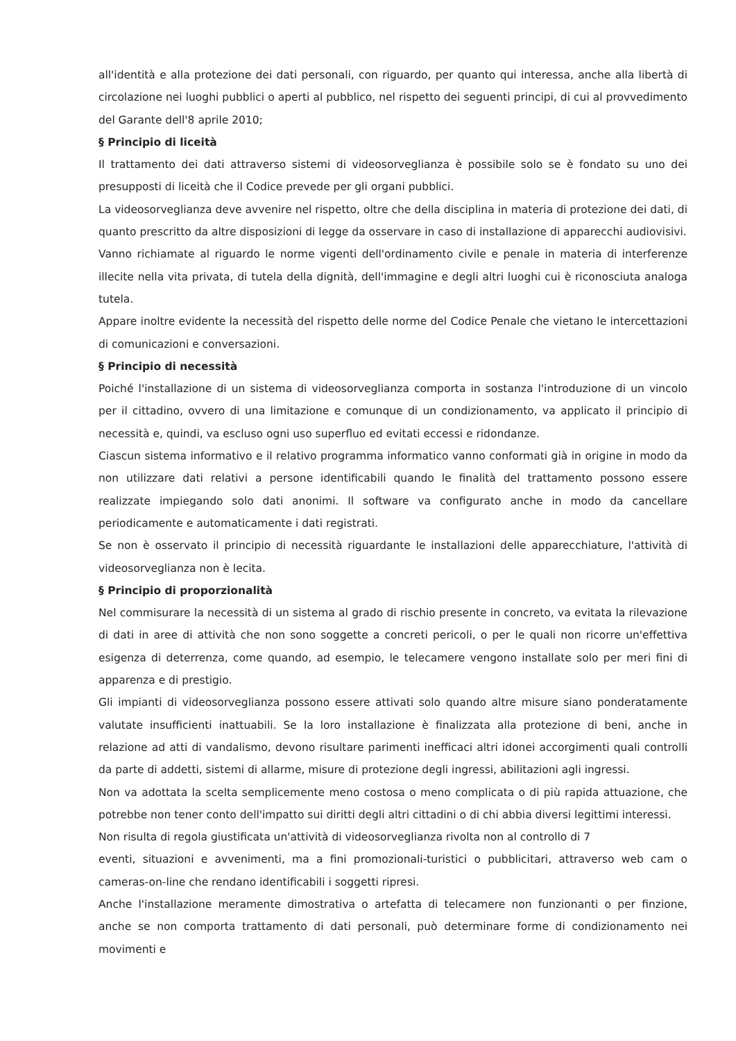all'identità e alla protezione dei dati personali, con riguardo, per quanto qui interessa, anche alla libertà di circolazione nei luoghi pubblici o aperti al pubblico, nel rispetto dei seguenti principi, di cui al provvedimento del Garante dell'8 aprile 2010;
§ Principio di liceità
Il trattamento dei dati attraverso sistemi di videosorveglianza è possibile solo se è fondato su uno dei presupposti di liceità che il Codice prevede per gli organi pubblici.
La videosorveglianza deve avvenire nel rispetto, oltre che della disciplina in materia di protezione dei dati, di quanto prescritto da altre disposizioni di legge da osservare in caso di installazione di apparecchi audiovisivi.
Vanno richiamate al riguardo le norme vigenti dell'ordinamento civile e penale in materia di interferenze illecite nella vita privata, di tutela della dignità, dell'immagine e degli altri luoghi cui è riconosciuta analoga tutela.
Appare inoltre evidente la necessità del rispetto delle norme del Codice Penale che vietano le intercettazioni di comunicazioni e conversazioni.
§ Principio di necessità
Poiché l'installazione di un sistema di videosorveglianza comporta in sostanza l'introduzione di un vincolo per il cittadino, ovvero di una limitazione e comunque di un condizionamento, va applicato il principio di necessità e, quindi, va escluso ogni uso superfluo ed evitati eccessi e ridondanze.
Ciascun sistema informativo e il relativo programma informatico vanno conformati già in origine in modo da non utilizzare dati relativi a persone identificabili quando le finalità del trattamento possono essere realizzate impiegando solo dati anonimi. Il software va configurato anche in modo da cancellare periodicamente e automaticamente i dati registrati.
Se non è osservato il principio di necessità riguardante le installazioni delle apparecchiature, l'attività di videosorveglianza non è lecita.
§ Principio di proporzionalità
Nel commisurare la necessità di un sistema al grado di rischio presente in concreto, va evitata la rilevazione di dati in aree di attività che non sono soggette a concreti pericoli, o per le quali non ricorre un'effettiva esigenza di deterrenza, come quando, ad esempio, le telecamere vengono installate solo per meri fini di apparenza e di prestigio.
Gli impianti di videosorveglianza possono essere attivati solo quando altre misure siano ponderatamente valutate insufficienti inattuabili. Se la loro installazione è finalizzata alla protezione di beni, anche in relazione ad atti di vandalismo, devono risultare parimenti inefficaci altri idonei accorgimenti quali controlli da parte di addetti, sistemi di allarme, misure di protezione degli ingressi, abilitazioni agli ingressi.
Non va adottata la scelta semplicemente meno costosa o meno complicata o di più rapida attuazione, che potrebbe non tener conto dell'impatto sui diritti degli altri cittadini o di chi abbia diversi legittimi interessi.
Non risulta di regola giustificata un'attività di videosorveglianza rivolta non al controllo di 7
eventi, situazioni e avvenimenti, ma a fini promozionali-turistici o pubblicitari, attraverso web cam o cameras-on-line che rendano identificabili i soggetti ripresi.
Anche l'installazione meramente dimostrativa o artefatta di telecamere non funzionanti o per finzione, anche se non comporta trattamento di dati personali, può determinare forme di condizionamento nei movimenti e